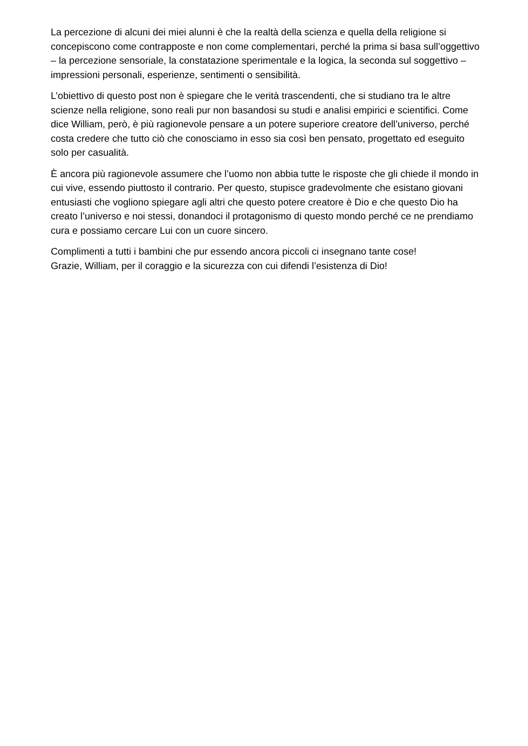La percezione di alcuni dei miei alunni è che la realtà della scienza e quella della religione si concepiscono come contrapposte e non come complementari, perché la prima si basa sull’oggettivo – la percezione sensoriale, la constatazione sperimentale e la logica, la seconda sul soggettivo – impressioni personali, esperienze, sentimenti o sensibilità.
L’obiettivo di questo post non è spiegare che le verità trascendenti, che si studiano tra le altre scienze nella religione, sono reali pur non basandosi su studi e analisi empirici e scientifici. Come dice William, però, è più ragionevole pensare a un potere superiore creatore dell’universo, perché costa credere che tutto ciò che conosciamo in esso sia così ben pensato, progettato ed eseguito solo per casualità.
È ancora più ragionevole assumere che l’uomo non abbia tutte le risposte che gli chiede il mondo in cui vive, essendo piuttosto il contrario. Per questo, stupisce gradevolmente che esistano giovani entusiasti che vogliono spiegare agli altri che questo potere creatore è Dio e che questo Dio ha creato l’universo e noi stessi, donandoci il protagonismo di questo mondo perché ce ne prendiamo cura e possiamo cercare Lui con un cuore sincero.
Complimenti a tutti i bambini che pur essendo ancora piccoli ci insegnano tante cose!
Grazie, William, per il coraggio e la sicurezza con cui difendi l’esistenza di Dio!